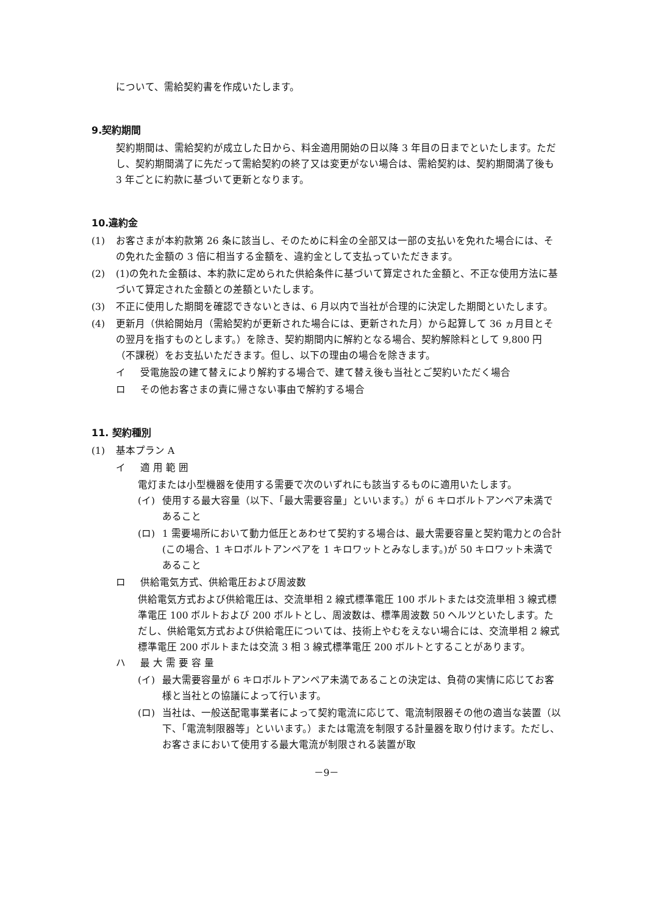について、需給契約書を作成いたします。
9.契約期間
契約期間は、需給契約が成立した日から、料金適用開始の日以降 3 年目の日までといたします。ただし、契約期間満了に先だって需給契約の終了又は変更がない場合は、需給契約は、契約期間満了後も 3 年ごとに約款に基づいて更新となります。
10.違約金
(1) お客さまが本約款第 26 条に該当し、そのために料金の全部又は一部の支払いを免れた場合には、その免れた金額の 3 倍に相当する金額を、違約金として支払っていただきます。
(2) (1)の免れた金額は、本約款に定められた供給条件に基づいて算定された金額と、不正な使用方法に基づいて算定された金額との差額といたします。
(3) 不正に使用した期間を確認できないときは、6 月以内で当社が合理的に決定した期間といたします。
(4) 更新月（供給開始月（需給契約が更新された場合には、更新された月）から起算して 36 ヵ月目とその翌月を指すものとします。）を除き、契約期間内に解約となる場合、契約解除料として 9,800 円（不課税）をお支払いただきます。但し、以下の理由の場合を除きます。
イ 受電施設の建て替えにより解約する場合で、建て替え後も当社とご契約いただく場合
ロ その他お客さまの責に帰さない事由で解約する場合
11. 契約種別
(1) 基本プラン A
イ 適 用 範 囲
電灯または小型機器を使用する需要で次のいずれにも該当するものに適用いたします。
(イ) 使用する最大容量（以下、「最大需要容量」といいます。）が 6 キロボルトアンペア未満であること
(ロ) 1 需要場所において動力低圧とあわせて契約する場合は、最大需要容量と契約電力との合計(この場合、1 キロボルトアンペアを 1 キロワットとみなします。)が 50 キロワット未満であること
ロ 供給電気方式、供給電圧および周波数
供給電気方式および供給電圧は、交流単相 2 線式標準電圧 100 ボルトまたは交流単相 3 線式標準電圧 100 ボルトおよび 200 ボルトとし、周波数は、標準周波数 50 ヘルツといたします。ただし、供給電気方式および供給電圧については、技術上やむをえない場合には、交流単相 2 線式標準電圧 200 ボルトまたは交流 3 相 3 線式標準電圧 200 ボルトとすることがあります。
ハ 最 大 需 要 容 量
(イ) 最大需要容量が 6 キロボルトアンペア未満であることの決定は、負荷の実情に応じてお客様と当社との協議によって行います。
(ロ) 当社は、一般送配電事業者によって契約電流に応じて、電流制限器その他の適当な装置（以下、「電流制限器等」といいます。）または電流を制限する計量器を取り付けます。ただし、お客さまにおいて使用する最大電流が制限される装置が取
－9－